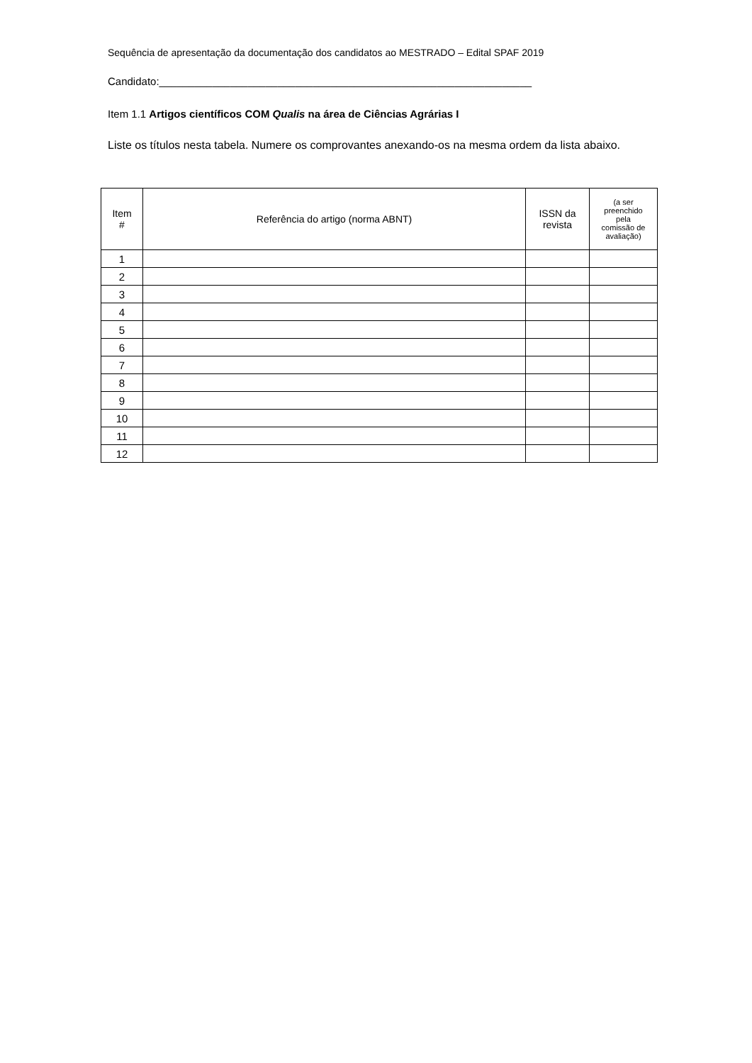Sequência de apresentação da documentação dos candidatos ao MESTRADO – Edital SPAF 2019
Candidato:_______________________________________________________________
Item 1.1 Artigos científicos COM Qualis na área de Ciências Agrárias I
Liste os títulos nesta tabela. Numere os comprovantes anexando-os na mesma ordem da lista abaixo.
| Item # | Referência do artigo (norma ABNT) | ISSN da revista | (a ser preenchido pela comissão de avaliação) |
| --- | --- | --- | --- |
| 1 | | | |
| 2 | | | |
| 3 | | | |
| 4 | | | |
| 5 | | | |
| 6 | | | |
| 7 | | | |
| 8 | | | |
| 9 | | | |
| 10 | | | |
| 11 | | | |
| 12 | | | |